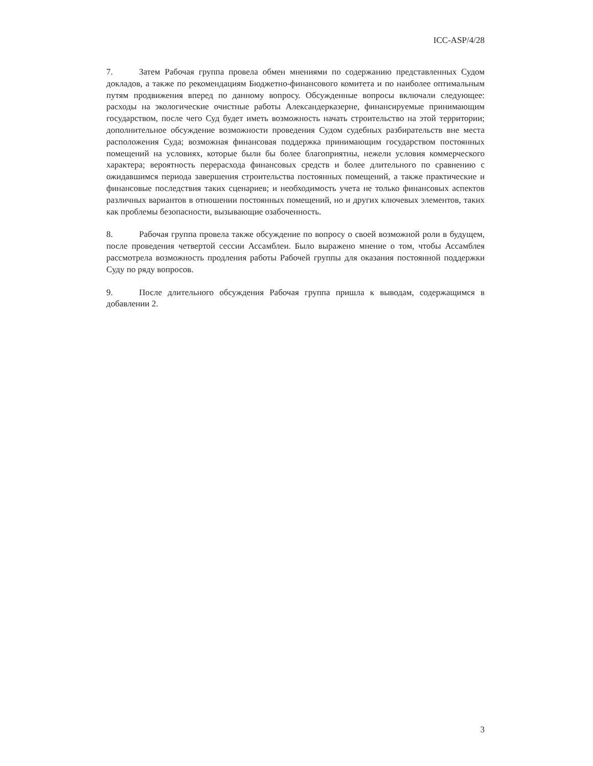ICC-ASP/4/28
7. Затем Рабочая группа провела обмен мнениями по содержанию представленных Судом докладов, а также по рекомендациям Бюджетно-финансового комитета и по наиболее оптимальным путям продвижения вперед по данному вопросу. Обсужденные вопросы включали следующее: расходы на экологические очистные работы Александерказерне, финансируемые принимающим государством, после чего Суд будет иметь возможность начать строительство на этой территории; дополнительное обсуждение возможности проведения Судом судебных разбирательств вне места расположения Суда; возможная финансовая поддержка принимающим государством постоянных помещений на условиях, которые были бы более благоприятны, нежели условия коммерческого характера; вероятность перерасхода финансовых средств и более длительного по сравнению с ожидавшимся периода завершения строительства постоянных помещений, а также практические и финансовые последствия таких сценариев; и необходимость учета не только финансовых аспектов различных вариантов в отношении постоянных помещений, но и других ключевых элементов, таких как проблемы безопасности, вызывающие озабоченность.
8. Рабочая группа провела также обсуждение по вопросу о своей возможной роли в будущем, после проведения четвертой сессии Ассамблеи. Было выражено мнение о том, чтобы Ассамблея рассмотрела возможность продления работы Рабочей группы для оказания постоянной поддержки Суду по ряду вопросов.
9. После длительного обсуждения Рабочая группа пришла к выводам, содержащимся в добавлении 2.
3